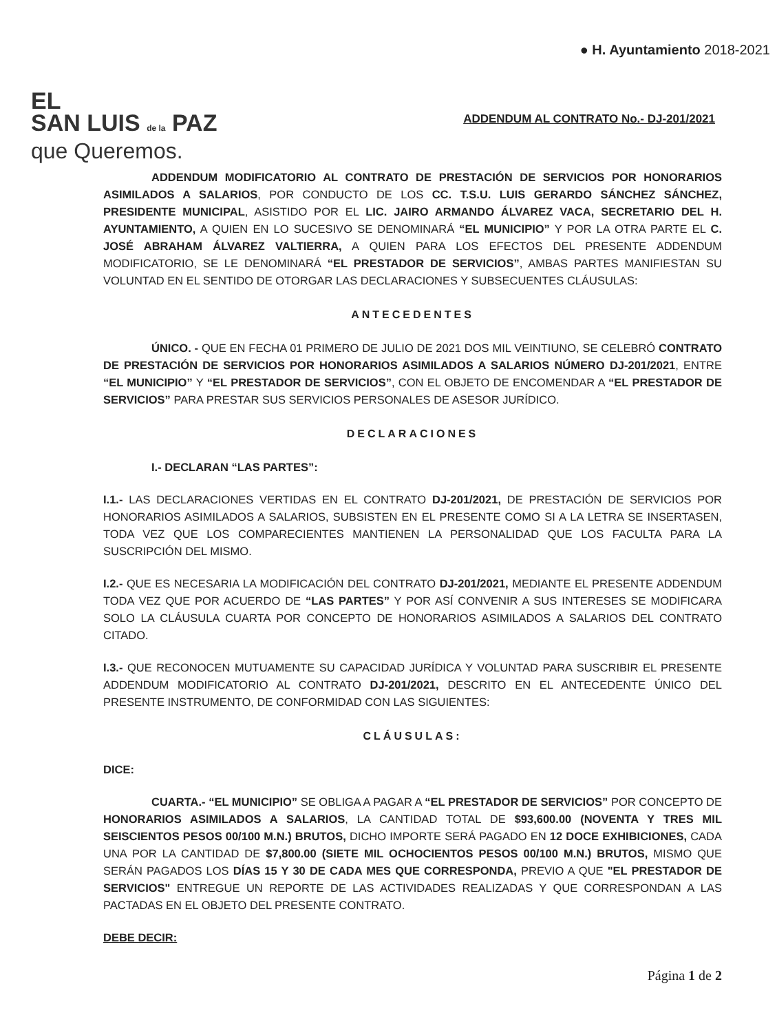EL
SAN LUIS de la PAZ
que Queremos.
● H. Ayuntamiento 2018-2021
ADDENDUM AL CONTRATO No.- DJ-201/2021
ADDENDUM MODIFICATORIO AL CONTRATO DE PRESTACIÓN DE SERVICIOS POR HONORARIOS ASIMILADOS A SALARIOS, POR CONDUCTO DE LOS CC. T.S.U. LUIS GERARDO SÁNCHEZ SÁNCHEZ, PRESIDENTE MUNICIPAL, ASISTIDO POR EL LIC. JAIRO ARMANDO ÁLVAREZ VACA, SECRETARIO DEL H. AYUNTAMIENTO, A QUIEN EN LO SUCESIVO SE DENOMINARÁ “EL MUNICIPIO” Y POR LA OTRA PARTE EL C. JOSÉ ABRAHAM ÁLVAREZ VALTIERRA, A QUIEN PARA LOS EFECTOS DEL PRESENTE ADDENDUM MODIFICATORIO, SE LE DENOMINARÁ “EL PRESTADOR DE SERVICIOS”, AMBAS PARTES MANIFIESTAN SU VOLUNTAD EN EL SENTIDO DE OTORGAR LAS DECLARACIONES Y SUBSECUENTES CLÁUSULAS:
ANTECEDENTES
ÚNICO. - QUE EN FECHA 01 PRIMERO DE JULIO DE 2021 DOS MIL VEINTIUNO, SE CELEBRÓ CONTRATO DE PRESTACIÓN DE SERVICIOS POR HONORARIOS ASIMILADOS A SALARIOS NÚMERO DJ-201/2021, ENTRE “EL MUNICIPIO” Y “EL PRESTADOR DE SERVICIOS”, CON EL OBJETO DE ENCOMENDAR A “EL PRESTADOR DE SERVICIOS” PARA PRESTAR SUS SERVICIOS PERSONALES DE ASESOR JURÍDICO.
DECLARACIONES
I.- DECLARAN “LAS PARTES”:
I.1.- LAS DECLARACIONES VERTIDAS EN EL CONTRATO DJ-201/2021, DE PRESTACIÓN DE SERVICIOS POR HONORARIOS ASIMILADOS A SALARIOS, SUBSISTEN EN EL PRESENTE COMO SI A LA LETRA SE INSERTASEN, TODA VEZ QUE LOS COMPARECIENTES MANTIENEN LA PERSONALIDAD QUE LOS FACULTA PARA LA SUSCRIPCIÓN DEL MISMO.
I.2.- QUE ES NECESARIA LA MODIFICACIÓN DEL CONTRATO DJ-201/2021, MEDIANTE EL PRESENTE ADDENDUM TODA VEZ QUE POR ACUERDO DE “LAS PARTES” Y POR ASÍ CONVENIR A SUS INTERESES SE MODIFICARA SOLO LA CLÁUSULA CUARTA POR CONCEPTO DE HONORARIOS ASIMILADOS A SALARIOS DEL CONTRATO CITADO.
I.3.- QUE RECONOCEN MUTUAMENTE SU CAPACIDAD JURÍDICA Y VOLUNTAD PARA SUSCRIBIR EL PRESENTE ADDENDUM MODIFICATORIO AL CONTRATO DJ-201/2021, DESCRITO EN EL ANTECEDENTE ÚNICO DEL PRESENTE INSTRUMENTO, DE CONFORMIDAD CON LAS SIGUIENTES:
CLÁUSULAS:
DICE:
CUARTA.- “EL MUNICIPIO” SE OBLIGA A PAGAR A “EL PRESTADOR DE SERVICIOS” POR CONCEPTO DE HONORARIOS ASIMILADOS A SALARIOS, LA CANTIDAD TOTAL DE $93,600.00 (NOVENTA Y TRES MIL SEISCIENTOS PESOS 00/100 M.N.) BRUTOS, DICHO IMPORTE SERÁ PAGADO EN 12 DOCE EXHIBICIONES, CADA UNA POR LA CANTIDAD DE $7,800.00 (SIETE MIL OCHOCIENTOS PESOS 00/100 M.N.) BRUTOS, MISMO QUE SERÁN PAGADOS LOS DÍAS 15 Y 30 DE CADA MES QUE CORRESPONDA, PREVIO A QUE "EL PRESTADOR DE SERVICIOS" ENTREGUE UN REPORTE DE LAS ACTIVIDADES REALIZADAS Y QUE CORRESPONDAN A LAS PACTADAS EN EL OBJETO DEL PRESENTE CONTRATO.
DEBE DECIR:
Página 1 de 2